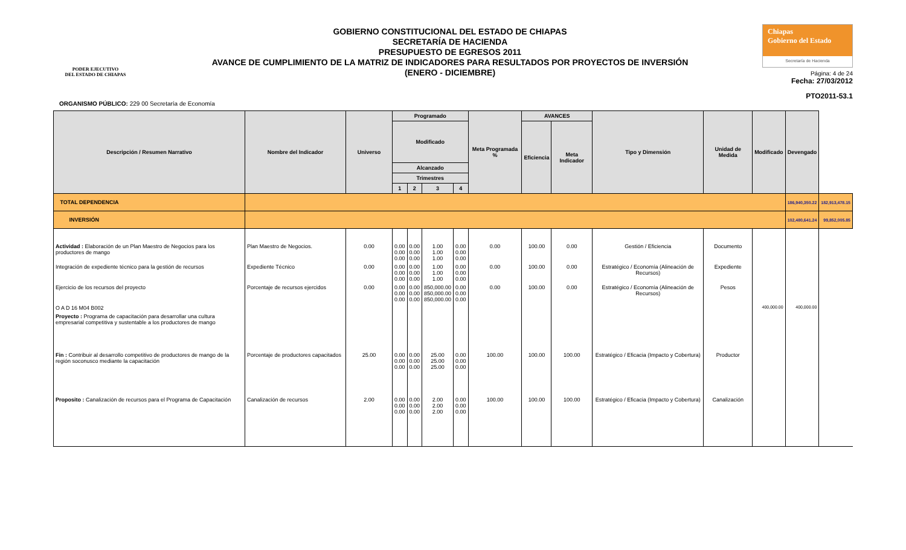PODER EJECUTIVO
DEL ESTADO DE CHIAPAS
GOBIERNO CONSTITUCIONAL DEL ESTADO DE CHIAPAS
SECRETARÍA DE HACIENDA
PRESUPUESTO DE EGRESOS 2011
AVANCE DE CUMPLIMIENTO DE LA MATRIZ DE INDICADORES PARA RESULTADOS POR PROYECTOS DE INVERSIÓN
(ENERO - DICIEMBRE)
Chiapas
Gobierno del Estado
Secretaría de Hacienda
Página: 4 de 24
Fecha: 27/03/2012
PTO2011-53.1
ORGANISMO PÚBLICO: 229 00 Secretaría de Economía
| Descripción / Resumen Narrativo | Nombre del Indicador | Universo | Programado | | | | Meta Programada % | AVANCES | | Tipo y Dimensión | Unidad de Medida | Modificado | Devengado | |
| --- | --- | --- | --- | --- | --- | --- | --- | --- | --- | --- | --- | --- | --- | --- |
| | | | Modificado | | | | | Eficiencia | Meta Indicador | | | | | |
| | | | Alcanzado | | | | | | | | | | | |
| | | | Trimestres | | | | | | | | | | | |
| | | | 1 | 2 | 3 | 4 | | | | | | | | |
| TOTAL DEPENDENCIA | | | | | | | | | | | | | 186,940,350.22 | 182,913,478.15 |
| INVERSIÓN | | | | | | | | | | | | | 102,480,641.24 | 99,852,005.85 |
| Actividad : Elaboración de un Plan Maestro de Negocios para los productores de mango | Plan Maestro de Negocios. | 0.00 | 0.00 0.00 0.00 | 0.00 0.00 0.00 | 1.00 1.00 1.00 | 0.00 0.00 0.00 | 0.00 | 100.00 | 0.00 | Gestión / Eficiencia | Documento | | | |
| Integración de expediente técnico para la gestión de recursos | Expediente Técnico | 0.00 | 0.00 0.00 0.00 | 0.00 0.00 0.00 | 1.00 1.00 1.00 | 0.00 0.00 0.00 | 0.00 | 100.00 | 0.00 | Estratégico / Economía (Alineación de Recursos) | Expediente | | | |
| Ejercicio de los recursos del proyecto | Porcentaje de recursos ejercidos | 0.00 | 0.00 0.00 0.00 | 0.00 0.00 0.00 | 850,000.00 850,000.00 850,000.00 | 0.00 0.00 0.00 | 0.00 | 100.00 | 0.00 | Estratégico / Economía (Alineación de Recursos) | Pesos | | | |
| O A D 16 M04 B002 | | | | | | | | | | | | 400,000.00 | 400,000.00 | |
| Proyecto : Programa de capacitación para desarrollar una cultura empresarial competitiva y sustentable a los productores de mango | | | | | | | | | | | | | | |
| Fin : Contribuir al desarrollo competitivo de productores de mango de la región soconusco mediante la capacitación | Porcentaje de productores capacitados | 25.00 | 0.00 0.00 0.00 | 0.00 0.00 0.00 | 25.00 25.00 25.00 | 0.00 0.00 0.00 | 100.00 | 100.00 | 100.00 | Estratégico / Eficacia (Impacto y Cobertura) | Productor | | | |
| Proposito : Canalización de recursos para el Programa de Capacitación | Canalización de recursos | 2.00 | 0.00 0.00 0.00 | 0.00 0.00 0.00 | 2.00 2.00 2.00 | 0.00 0.00 0.00 | 100.00 | 100.00 | 100.00 | Estratégico / Eficacia (Impacto y Cobertura) | Canalización | | | |